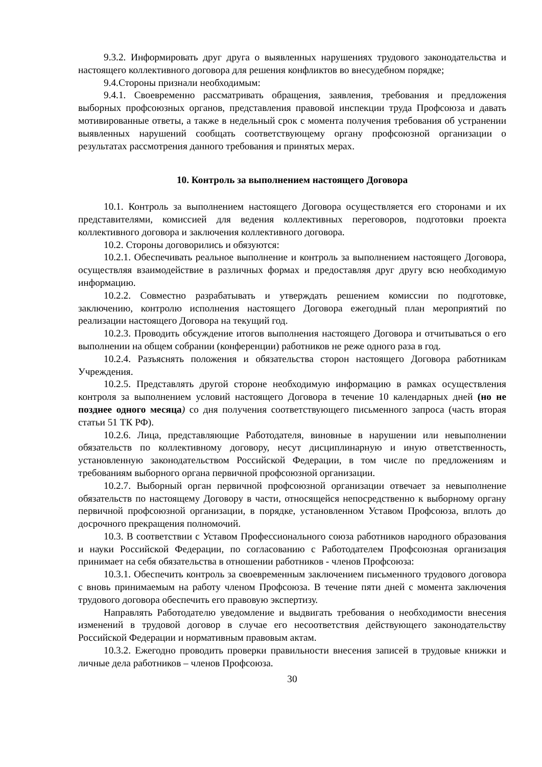9.3.2. Информировать друг друга о выявленных нарушениях трудового законодательства и настоящего коллективного договора для решения конфликтов во внесудебном порядке;
9.4.Стороны признали необходимым:
9.4.1. Своевременно рассматривать обращения, заявления, требования и предложения выборных профсоюзных органов, представления правовой инспекции труда Профсоюза и давать мотивированные ответы, а также в недельный срок с момента получения требования об устранении выявленных нарушений сообщать соответствующему органу профсоюзной организации о результатах рассмотрения данного требования и принятых мерах.
10. Контроль за выполнением настоящего Договора
10.1. Контроль за выполнением настоящего Договора осуществляется его сторонами и их представителями, комиссией для ведения коллективных переговоров, подготовки проекта коллективного договора и заключения коллективного договора.
10.2. Стороны договорились и обязуются:
10.2.1. Обеспечивать реальное выполнение и контроль за выполнением настоящего Договора, осуществляя взаимодействие в различных формах и предоставляя друг другу всю необходимую информацию.
10.2.2. Совместно разрабатывать и утверждать решением комиссии по подготовке, заключению, контролю исполнения настоящего Договора ежегодный план мероприятий по реализации настоящего Договора на текущий год.
10.2.3. Проводить обсуждение итогов выполнения настоящего Договора и отчитываться о его выполнении на общем собрании (конференции) работников не реже одного раза в год.
10.2.4. Разъяснять положения и обязательства сторон настоящего Договора работникам Учреждения.
10.2.5. Представлять другой стороне необходимую информацию в рамках осуществления контроля за выполнением условий настоящего Договора в течение 10 календарных дней (но не позднее одного месяца) со дня получения соответствующего письменного запроса (часть вторая статьи 51 ТК РФ).
10.2.6. Лица, представляющие Работодателя, виновные в нарушении или невыполнении обязательств по коллективному договору, несут дисциплинарную и иную ответственность, установленную законодательством Российской Федерации, в том числе по предложениям и требованиям выборного органа первичной профсоюзной организации.
10.2.7. Выборный орган первичной профсоюзной организации отвечает за невыполнение обязательств по настоящему Договору в части, относящейся непосредственно к выборному органу первичной профсоюзной организации, в порядке, установленном Уставом Профсоюза, вплоть до досрочного прекращения полномочий.
10.3. В соответствии с Уставом Профессионального союза работников народного образования и науки Российской Федерации, по согласованию с Работодателем Профсоюзная организация принимает на себя обязательства в отношении работников - членов Профсоюза:
10.3.1. Обеспечить контроль за своевременным заключением письменного трудового договора с вновь принимаемым на работу членом Профсоюза. В течение пяти дней с момента заключения трудового договора обеспечить его правовую экспертизу.
Направлять Работодателю уведомление и выдвигать требования о необходимости внесения изменений в трудовой договор в случае его несоответствия действующего законодательству Российской Федерации и нормативным правовым актам.
10.3.2. Ежегодно проводить проверки правильности внесения записей в трудовые книжки и личные дела работников – членов Профсоюза.
30